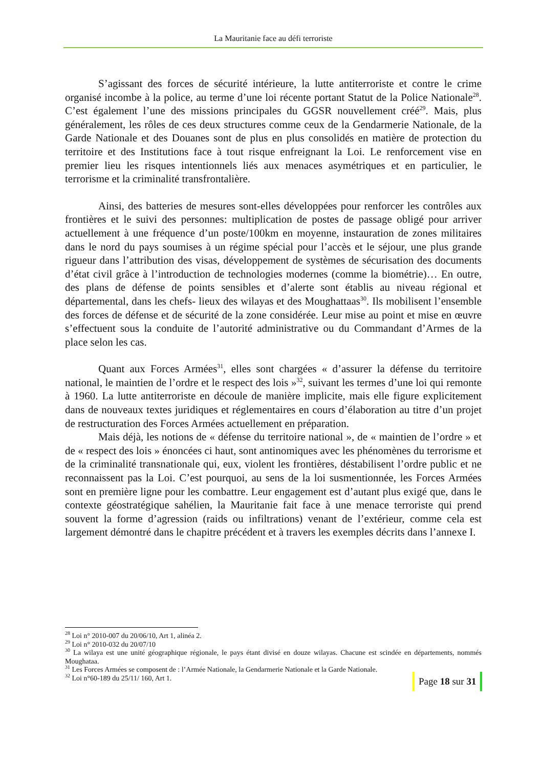La Mauritanie face au défi terroriste
S’agissant des forces de sécurité intérieure, la lutte antiterroriste et contre le crime organisé incombe à la police, au terme d’une loi récente portant Statut de la Police Nationale<sup>28</sup>. C’est également l’une des missions principales du GGSR nouvellement créé<sup>29</sup>. Mais, plus généralement, les rôles de ces deux structures comme ceux de la Gendarmerie Nationale, de la Garde Nationale et des Douanes sont de plus en plus consolidés en matière de protection du territoire et des Institutions face à tout risque enfreignant la Loi. Le renforcement vise en premier lieu les risques intentionnels liés aux menaces asymétriques et en particulier, le terrorisme et la criminalité transfrontalière.
Ainsi, des batteries de mesures sont-elles développées pour renforcer les contrôles aux frontières et le suivi des personnes: multiplication de postes de passage obligé pour arriver actuellement à une fréquence d’un poste/100km en moyenne, instauration de zones militaires dans le nord du pays soumises à un régime spécial pour l’accès et le séjour, une plus grande rigueur dans l’attribution des visas, développement de systèmes de sécurisation des documents d’état civil grâce à l’introduction de technologies modernes (comme la biométrie)… En outre, des plans de défense de points sensibles et d’alerte sont établis au niveau régional et départemental, dans les chefs- lieux des wilayas et des Moughattaas<sup>30</sup>. Ils mobilisent l’ensemble des forces de défense et de sécurité de la zone considérée. Leur mise au point et mise en œuvre s’effectuent sous la conduite de l’autorité administrative ou du Commandant d’Armes de la place selon les cas.
Quant aux Forces Armées<sup>31</sup>, elles sont chargées « d’assurer la défense du territoire national, le maintien de l’ordre et le respect des lois »<sup>32</sup>, suivant les termes d’une loi qui remonte à 1960. La lutte antiterroriste en découle de manière implicite, mais elle figure explicitement dans de nouveaux textes juridiques et réglementaires en cours d’élaboration au titre d’un projet de restructuration des Forces Armées actuellement en préparation.
Mais déjà, les notions de « défense du territoire national », de « maintien de l’ordre » et de « respect des lois » énoncées ci haut, sont antinomiques avec les phénomènes du terrorisme et de la criminalité transnationale qui, eux, violent les frontières, déstabilisent l’ordre public et ne reconnaissent pas la Loi. C’est pourquoi, au sens de la loi susmentionnée, les Forces Armées sont en première ligne pour les combattre. Leur engagement est d’autant plus exigé que, dans le contexte géostratégique sahélien, la Mauritanie fait face à une menace terroriste qui prend souvent la forme d’agression (raids ou infiltrations) venant de l’extérieur, comme cela est largement démontré dans le chapitre précédent et à travers les exemples décrits dans l’annexe I.
<sup>28</sup> Loi n° 2010-007 du 20/06/10, Art 1, alinéa 2.
<sup>29</sup> Loi n° 2010-032 du 20/07/10
<sup>30</sup> La wilaya est une unité géographique régionale, le pays étant divisé en douze wilayas. Chacune est scindée en départements, nommés Moughataa.
<sup>31</sup> Les Forces Armées se composent de : l’Armée Nationale, la Gendarmerie Nationale et la Garde Nationale.
<sup>32</sup> Loi n°60-189 du 25/11/ 160, Art 1.
Page 18 sur 31